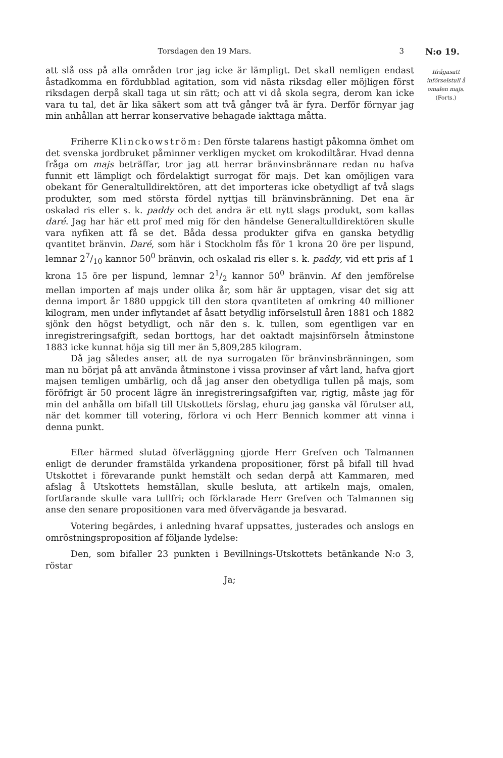Torsdagen den 19 Mars. 3 N:o 19.
Ifrågasatt införselstull å omalen majs.
(Forts.)
att slå oss på alla områden tror jag icke är lämpligt. Det skall nemligen endast åstadkomma en fördubblad agitation, som vid nästa riksdag eller möjligen först riksdagen derpå skall taga ut sin rätt; och att vi då skola segra, derom kan icke vara tu tal, det är lika säkert som att två gånger två är fyra. Derför förnyar jag min anhållan att herrar konservative behagade iakttaga måtta.
Friherre Klinckowström: Den förste talarens hastigt påkomna ömhet om det svenska jordbruket påminner verkligen mycket om krokodiltårar. Hvad denna fråga om majs beträffar, tror jag att herrar bränvinsbrännare redan nu hafva funnit ett lämpligt och fördelaktigt surrogat för majs. Det kan omöjligen vara obekant för Generaltulldirektören, att det importeras icke obetydligt af två slags produkter, som med största fördel nyttjas till bränvinsbränning. Det ena är oskalad ris eller s. k. paddy och det andra är ett nytt slags produkt, som kallas daré. Jag har här ett prof med mig för den händelse Generaltulldirektören skulle vara nyfiken att få se det. Båda dessa produkter gifva en ganska betydlig qvantitet bränvin. Daré, som här i Stockholm fås för 1 krona 20 öre per lispund, lemnar 27/10 kannor 50<sup>0</sup> bränvin, och oskalad ris eller s. k. paddy, vid ett pris af 1 krona 15 öre per lispund, lemnar 21/2 kannor 50<sup>0</sup> bränvin. Af den jemförelse mellan importen af majs under olika år, som här är upptagen, visar det sig att denna import år 1880 uppgick till den stora qvantiteten af omkring 40 millioner kilogram, men under inflytandet af åsatt betydlig införselstull åren 1881 och 1882 sjönk den högst betydligt, och när den s. k. tullen, som egentligen var en inregistreringsafgift, sedan borttogs, har det oaktadt majsinförseln åtminstone 1883 icke kunnat höja sig till mer än 5,809,285 kilogram.
Då jag således anser, att de nya surrogaten för bränvinsbränningen, som man nu börjat på att använda åtminstone i vissa provinser af vårt land, hafva gjort majsen temligen umbärlig, och då jag anser den obetydliga tullen på majs, som föröfrigt är 50 procent lägre än inregistreringsafgiften var, rigtig, måste jag för min del anhålla om bifall till Utskottets förslag, ehuru jag ganska väl förutser att, när det kommer till votering, förlora vi och Herr Bennich kommer att vinna i denna punkt.
Efter härmed slutad öfverläggning gjorde Herr Grefven och Talmannen enligt de derunder framstälda yrkandena propositioner, först på bifall till hvad Utskottet i förevarande punkt hemstält och sedan derpå att Kammaren, med afslag å Utskottets hemställan, skulle besluta, att artikeln majs, omalen, fortfarande skulle vara tullfri; och förklarade Herr Grefven och Talmannen sig anse den senare propositionen vara med öfvervägande ja besvarad.
Votering begärdes, i anledning hvaraf uppsattes, justerades och anslogs en omröstningsproposition af följande lydelse:
Den, som bifaller 23 punkten i Bevillnings-Utskottets betänkande N:o 3, röstar
Ja;